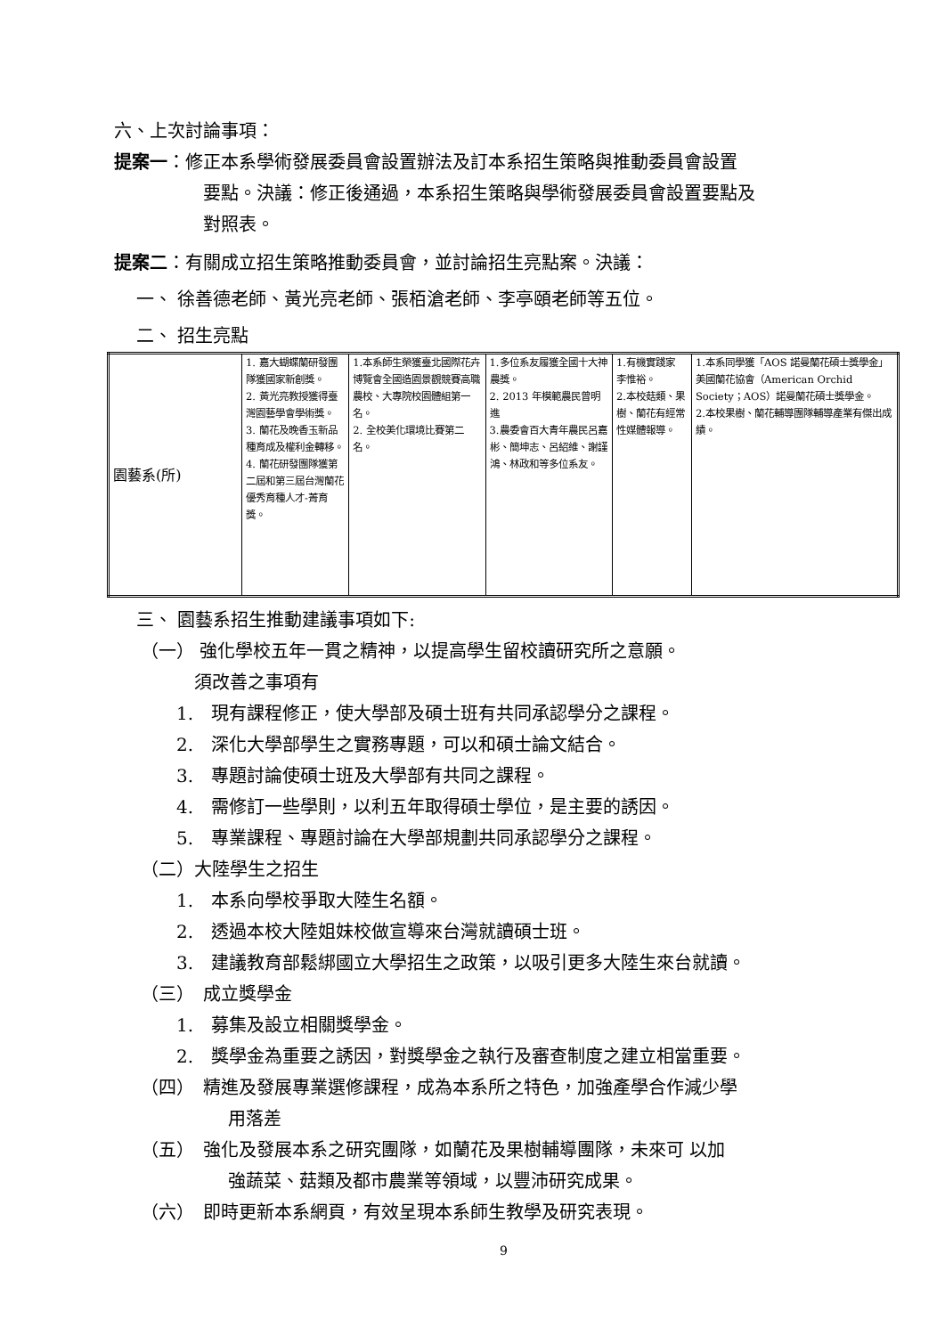六、上次討論事項：
提案一：修正本系學術發展委員會設置辦法及訂本系招生策略與推動委員會設置
要點。決議：修正後通過，本系招生策略與學術發展委員會設置要點及
對照表。
提案二：有關成立招生策略推動委員會，並討論招生亮點案。決議：
一、 徐善德老師、黃光亮老師、張栢滄老師、李亭頤老師等五位。
二、 招生亮點
| 園藝系(所) | 1. 嘉大蝴蝶蘭研發團隊獲國家新創獎。 2. 黃光亮教授獲得臺灣園藝學會學術獎。 3. 蘭花及晚香玉新品種育成及權利金轉移。 4. 蘭花研發團隊獲第二屆和第三屆台灣蘭花優秀育種人才-菁育獎。 | 1.本系師生榮獲臺北國際花卉博覽會全國造園景觀競賽高職農校、大專院校園體組第一名。 2. 全校美化環境比賽第二名。 | 1.多位系友履獲全國十大神農獎。 2. 2013 年模範農民曾明進 3.農委會百大青年農民呂嘉彬、簡坤志、呂紹維、謝謹鴻、林政和等多位系友。 | 1.有機實踐家 李惟裕。 2.本校菇類、果樹、蘭花有經常性媒體報導。 | 1.本系同學獲「AOS 諾曼蘭花碩士獎學金」美國蘭花協會（American Orchid Society；AOS）諾曼蘭花碩士獎學金。 2.本校果樹、蘭花輔導團隊輔導產業有傑出成績。 |
三、 園藝系招生推動建議事項如下:
（一） 強化學校五年一貫之精神，以提高學生留校讀研究所之意願。
須改善之事項有
1.　現有課程修正，使大學部及碩士班有共同承認學分之課程。
2.　深化大學部學生之實務專題，可以和碩士論文結合。
3.　專題討論使碩士班及大學部有共同之課程。
4.　需修訂一些學則，以利五年取得碩士學位，是主要的誘因。
5.　專業課程、專題討論在大學部規劃共同承認學分之課程。
（二）大陸學生之招生
1.　本系向學校爭取大陸生名額。
2.　透過本校大陸姐妹校做宣導來台灣就讀碩士班。
3.　建議教育部鬆綁國立大學招生之政策，以吸引更多大陸生來台就讀。
（三）　成立獎學金
1.　募集及設立相關獎學金。
2.　獎學金為重要之誘因，對獎學金之執行及審查制度之建立相當重要。
（四）　精進及發展專業選修課程，成為本系所之特色，加強產學合作減少學
用落差
（五）　強化及發展本系之研究團隊，如蘭花及果樹輔導團隊，未來可 以加
強蔬菜、菇類及都市農業等領域，以豐沛研究成果。
（六）　即時更新本系網頁，有效呈現本系師生教學及研究表現。
9